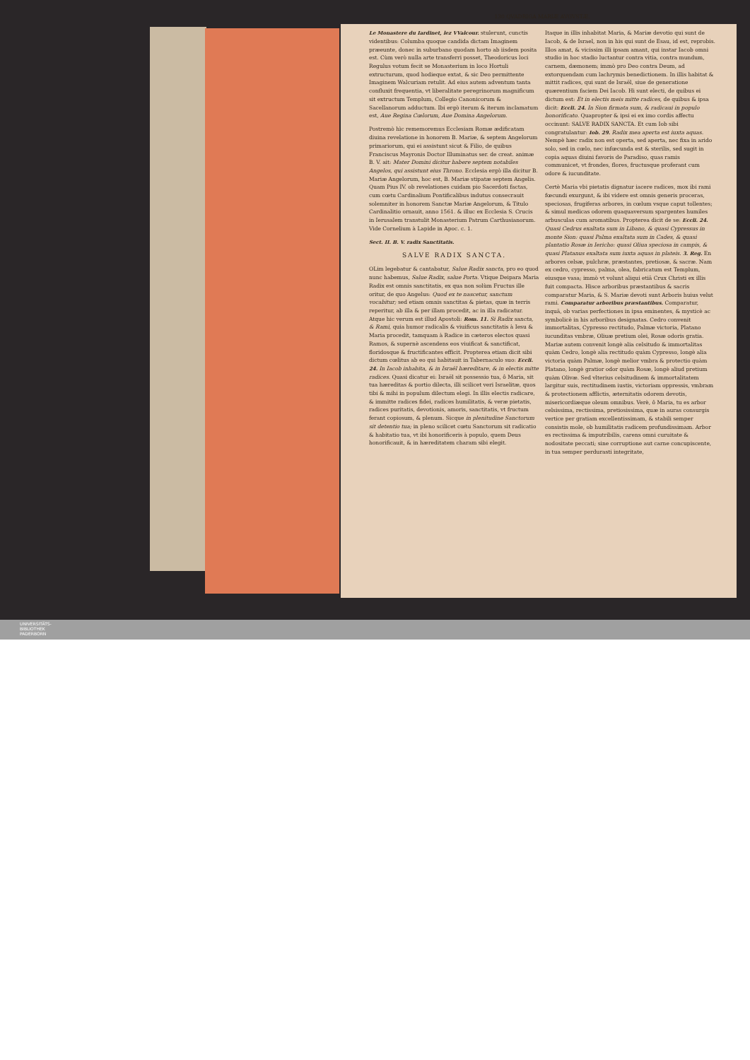130 QVADRIGA MARIÆ AVGVSTÆ.
Le Monastere du Iardinet, lez VValcour. stulerunt, cunctis videntibus: Columba quoque candida dictam Imaginem præeunte, donec in suburbano quodam horto ab iisdem posita est. Cùm verò nulla arte transferri posset, Theodoricus loci Regulus votum fecit se Monasterium in loco Hortuli extructurum, quod hodieque extat, & sic Deo permittente Imaginem Walcuriam retulit. Ad eius autem adventum tanta confluxit frequentia, vt liberalitate peregrinorum magnificum sit extructum Templum, Collegio Canonicorum & Sacellanorum adductum. Ibi ergò iterum & iterum inclamatum est, Aue Regina Cœlorum, Aue Domina Angelorum.
Postremò hìc rememoremus Ecclesiam Romæ ædificatam diuina revelatione in honorem B. Mariæ, & septem Angelorum primariorum, qui ei assistunt sicut & Filio, de quibus Franciscus Mayronis Doctor Illuminatus ser. de creat. animæ B. V. ait: Mater Domini dicitur habere septem notabiles Angelos, qui assistunt eius Throno. Ecclesia ergò illa dicitur B. Mariæ Angelorum, hoc est, B. Mariæ stipatæ septem Angelis. Quam Pius IV. ob revelationes cuidam pio Sacerdoti factas, cum cœtu Cardinalium Pontificalibus indutus consecrauit solemniter in honorem Sanctæ Mariæ Angelorum, & Titulo Cardinalitio ornauit, anno 1561. & illuc ex Ecclesia S. Crucis in Ierusalem transtulit Monasterium Patrum Carthusianorum. Vide Cornelium à Lapide in Apoc. c. 1.
Sect. II. B. V. radix Sanctitatis.
SALVE RADIX SANCTA.
OLim legebatur & cantabatur, Salue Radix sancta, pro eo quod nunc habemus, Salue Radix, salue Porta. Vtique Deipara Maria Radix est omnis sanctitatis, ex qua non solùm Fructus ille oritur, de quo Angelus: Quod ex te nascetur, sanctum vocabitur; sed etiam omnis sanctitas & pietas, quæ in terris reperitur, ab illa & per illam procedit, ac in illa radicatur. Atque hic verum est illud Apostoli: Rom. 11. Si Radix sancta, & Rami, quia humor radicalis & viuificus sanctitatis à Iesu & Maria procedit, tamquam à Radice in cæteros electos quasi Ramos, & supernè ascendens eos viuificat & sanctificat, floridosque & fructificantes efficit. Propterea etiam dicit sibi dictum cœlitus ab eo qui habitauit in Tabernaculo suo: Eccli. 24. In Iacob inhabita, & in Israël hæreditare, & in electis mitte radices. Quasi dicatur ei: Israël sit possessio tua, ô Maria, sit tua hæreditas & portio dilecta, illi scilicet veri Israelitæ, quos tibi & mihi in populum dilectum elegi. In illis electis radicare, & immitte radices fidei, radices humilitatis, & veræ pietatis, radices puritatis, devotionis, amoris, sanctitatis, vt fructum ferant copiosum, & plenum. Sicque in plenitudine Sanctorum sit detentio tua; in pleno scilicet cœtu Sanctorum sit radicatio & habitatio tua, vt ibi honorificeris à populo, quem Deus honorificauit, & in hæreditatem charam sibi elegit.
Itaque in illis inhabitat Maria, & Mariæ devotio qui sunt de Iacob, & de Israel, non in his qui sunt de Esau, id est, reprobis. Illos amat, & vicissim illi ipsam amant, qui instar Iacob omni studio in hoc stadio luctantur contra vitia, contra mundum, carnem, dæmonem; immò pro Deo contra Deum, ad extorquendam cum lachrymis benedictionem. In illis habitat & mittit radices, qui sunt de Israël, siue de generatione quærentium faciem Dei Iacob. Hi sunt electi, de quibus ei dictum est: Et in electis meis mitte radices, de quibus & ipsa dicit: Eccli. 24. In Sion firmata sum, & radicaui in populo honorificato. Quapropter & ipsi ei ex imo cordis affectu occinunt: SALVE RADIX SANCTA. Et cum Iob sibi congratulantur: Iob. 29. Radix mea aperta est iuxta aquas. Nempè hæc radix non est operta, sed aperta, nec fixa in arido solo, sed in cœlo, nec infœcunda est & sterilis, sed sugit in copia aquas diuini favoris de Paradiso, quas ramis communicet, vt frondes, flores, fructusque proferant cum odore & iucunditate.
Certè Maria vbi pietatis dignatur iacere radices, mox ibi rami fœcundi exurgunt, & ibi videre est omnis generis proceras, speciosas, frugiferas arbores, in cœlum vsque caput tollentes; & simul medicas odorem quaquaversum spargentes humiles arbusculas cum aromatibus. Propterea dicit de se: Eccli. 24. Quasi Cedrus exaltata sum in Libano, & quasi Cypressus in monte Sion: quasi Palma exaltata sum in Cades, & quasi plantatio Rosæ in Iericho: quasi Oliua speciosa in campis, & quasi Platanus exaltata sum iuxta aquas in plateis. 3. Reg. En arbores celsæ, pulchræ, præstantes, pretiosæ, & sacræ. Nam ex cedro, cypresso, palma, olea, fabricatum est Templum, eiusque vasa; immò vt volunt aliqui etiā Crux Christi ex illis fuit compacta. Hisce arboribus præstantibus & sacris comparatur Maria, & S. Mariæ devoti sunt Arboris huius velut rami. Comparatur arboribus præstantibus. Comparatur, inquā, ob varias perfectiones in ipsa eminentes, & mysticè ac symbolicè in his arboribus designatas. Cedro convenit immortalitas, Cypresso rectitudo, Palmæ victoria, Platano iucunditas vmbræ, Oliuæ pretium olei, Rosæ odoris gratia. Mariæ autem convenit longè alia celsitudo & immortalitas quàm Cedro, longè alia rectitudo quàm Cypresso, longè alia victoria quàm Palmæ, longè melior vmbra & protectio quàm Platano, longè gratior odor quàm Rosæ, longè aliud pretium quàm Olivæ. Sed vlterius celsitudinem & immortalitatem largitur suis, rectitudinem iustis, victoriam oppressis, vmbram & protectionem afflictis, æternitatis odorem devotis, misericordiæque oleum omnibus. Verè, ô Maria, tu es arbor celsissima, rectissima, pretiosissima, quæ in auras consurgis vertice per gratiam excellentissimam, & stabili semper consistis mole, ob humilitatis radicem profundissimam. Arbor es rectissima & imputribilis, carens omni curuitate & nodositate peccati; sine corruptione aut carne concupiscente, in tua semper perdurasti integritate,
UNIVERSITÄTS-
BIBLIOTHEK
PADERBORN